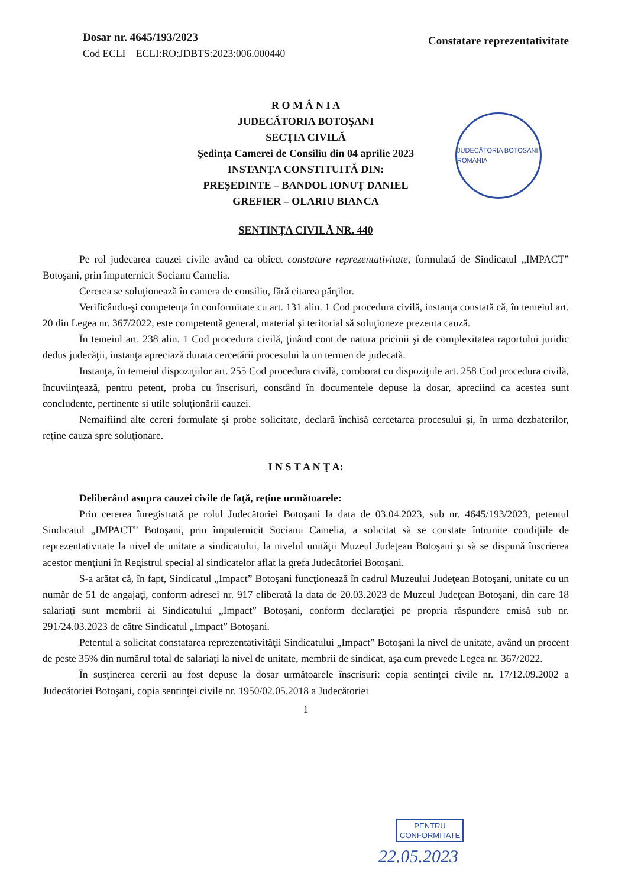Dosar nr. 4645/193/2023
Cod ECLI ECLI:RO:JDBTS:2023:006.000440
Constatare reprezentativitate
JUDECĂTORIA BOTOȘANI ROMÂNIA
R O M Â N I A
JUDECĂTORIA BOTOŞANI
SECŢIA CIVILĂ
Şedinţa Camerei de Consiliu din 04 aprilie 2023
INSTANŢA CONSTITUITĂ DIN:
PREŞEDINTE – BANDOL IONUŢ DANIEL
GREFIER – OLARIU BIANCA
SENTINŢA CIVILĂ NR. 440
Pe rol judecarea cauzei civile având ca obiect constatare reprezentativitate, formulată de Sindicatul „IMPACT” Botoşani, prin împuternicit Socianu Camelia.
Cererea se soluţionează în camera de consiliu, fără citarea părţilor.
Verificându-şi competenţa în conformitate cu art. 131 alin. 1 Cod procedura civilă, instanţa constată că, în temeiul art. 20 din Legea nr. 367/2022, este competentă general, material şi teritorial să soluţioneze prezenta cauză.
În temeiul art. 238 alin. 1 Cod procedura civilă, ţinând cont de natura pricinii şi de complexitatea raportului juridic dedus judecăţii, instanţa apreciază durata cercetării procesului la un termen de judecată.
Instanţa, în temeiul dispoziţiilor art. 255 Cod procedura civilă, coroborat cu dispoziţiile art. 258 Cod procedura civilă, încuviinţează, pentru petent, proba cu înscrisuri, constând în documentele depuse la dosar, apreciind ca acestea sunt concludente, pertinente si utile soluţionării cauzei.
Nemaifiind alte cereri formulate şi probe solicitate, declară închisă cercetarea procesului şi, în urma dezbaterilor, reţine cauza spre soluţionare.
I N S T A N Ţ A:
Deliberând asupra cauzei civile de faţă, reţine următoarele:
Prin cererea înregistrată pe rolul Judecătoriei Botoşani la data de 03.04.2023, sub nr. 4645/193/2023, petentul Sindicatul „IMPACT” Botoşani, prin împuternicit Socianu Camelia, a solicitat să se constate întrunite condiţiile de reprezentativitate la nivel de unitate a sindicatului, la nivelul unităţii Muzeul Judeţean Botoşani şi să se dispună înscrierea acestor menţiuni în Registrul special al sindicatelor aflat la grefa Judecătoriei Botoşani.
S-a arătat că, în fapt, Sindicatul „Impact” Botoşani funcţionează în cadrul Muzeului Judeţean Botoşani, unitate cu un număr de 51 de angajaţi, conform adresei nr. 917 eliberată la data de 20.03.2023 de Muzeul Judeţean Botoşani, din care 18 salariaţi sunt membrii ai Sindicatului „Impact” Botoşani, conform declaraţiei pe propria răspundere emisă sub nr. 291/24.03.2023 de către Sindicatul „Impact” Botoşani.
Petentul a solicitat constatarea reprezentativităţii Sindicatului „Impact” Botoşani la nivel de unitate, având un procent de peste 35% din numărul total de salariaţi la nivel de unitate, membrii de sindicat, aşa cum prevede Legea nr. 367/2022.
În susţinerea cererii au fost depuse la dosar următoarele înscrisuri: copia sentinţei civile nr. 17/12.09.2002 a Judecătoriei Botoşani, copia sentinţei civile nr. 1950/02.05.2018 a Judecătoriei
1
PENTRU
CONFORMITATE
22.05.2023